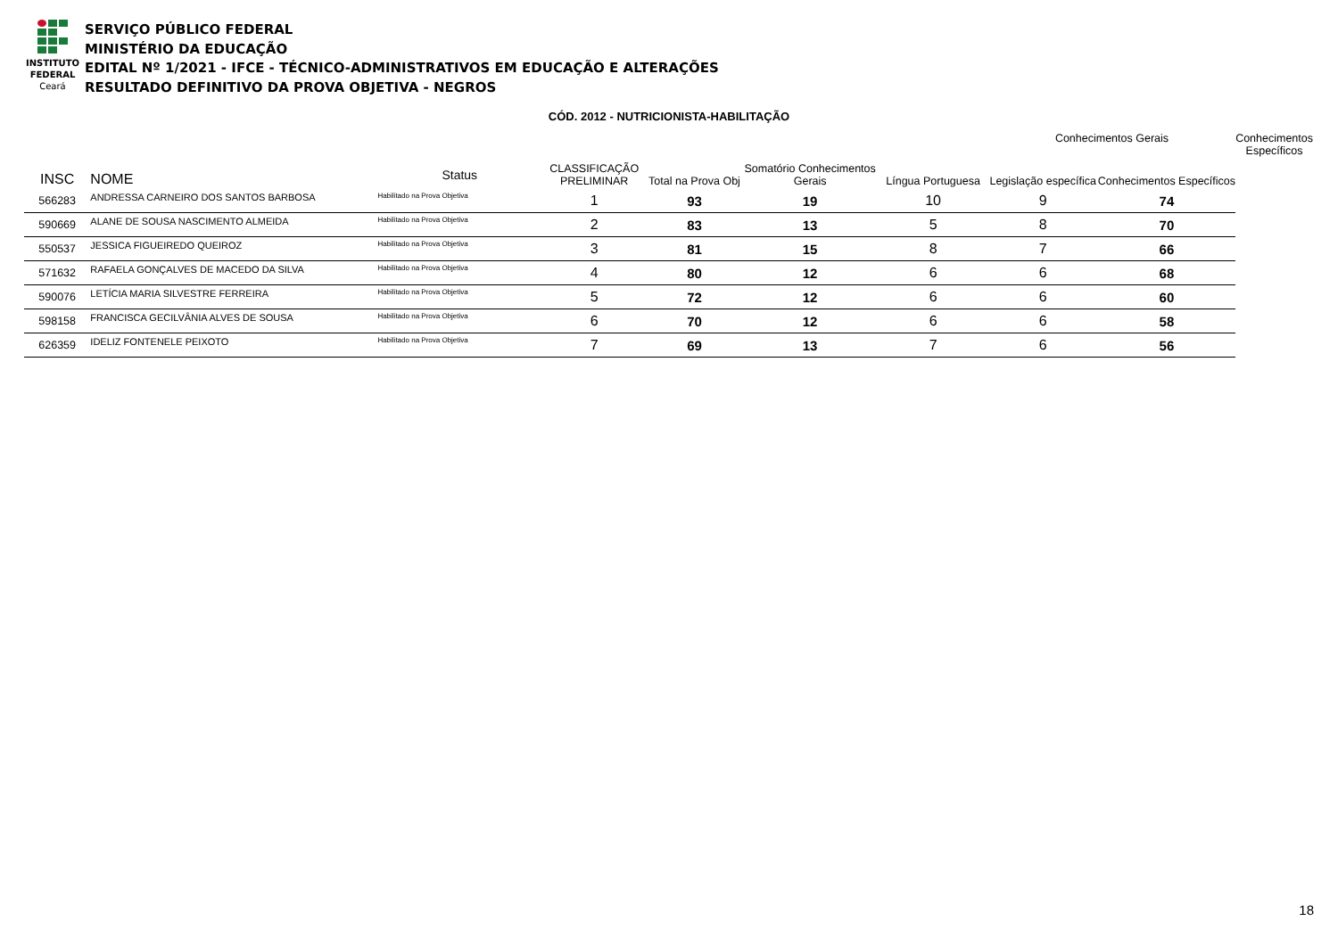INSTITUTO
FEDERAL
Ceará
SERVIÇO PÚBLICO FEDERAL
MINISTÉRIO DA EDUCAÇÃO
EDITAL Nº 1/2021 - IFCE - TÉCNICO-ADMINISTRATIVOS EM EDUCAÇÃO E ALTERAÇÕES
RESULTADO DEFINITIVO DA PROVA OBJETIVA - NEGROS
CÓD. 2012 - NUTRICIONISTA-HABILITAÇÃO
| | | | | | | | Conhecimentos Gerais | | Conhecimentos Específicos |
| --- | --- | --- | --- | --- | --- | --- | --- | --- | --- |
| INSC | NOME | Status | CLASSIFICAÇÃO PRELIMINAR | Total na Prova Obj | Somatório Conhecimentos Gerais | Língua Portuguesa | Legislação específica | Conhecimentos Específicos | |
| 566283 | ANDRESSA CARNEIRO DOS SANTOS BARBOSA | Habilitado na Prova Objetiva | 1 | 93 | 19 | 10 | 9 | 74 | |
| 590669 | ALANE DE SOUSA NASCIMENTO ALMEIDA | Habilitado na Prova Objetiva | 2 | 83 | 13 | 5 | 8 | 70 | |
| 550537 | JESSICA FIGUEIREDO QUEIROZ | Habilitado na Prova Objetiva | 3 | 81 | 15 | 8 | 7 | 66 | |
| 571632 | RAFAELA GONÇALVES DE MACEDO DA SILVA | Habilitado na Prova Objetiva | 4 | 80 | 12 | 6 | 6 | 68 | |
| 590076 | LETÍCIA MARIA SILVESTRE FERREIRA | Habilitado na Prova Objetiva | 5 | 72 | 12 | 6 | 6 | 60 | |
| 598158 | FRANCISCA GECILVÂNIA ALVES DE SOUSA | Habilitado na Prova Objetiva | 6 | 70 | 12 | 6 | 6 | 58 | |
| 626359 | IDELIZ FONTENELE PEIXOTO | Habilitado na Prova Objetiva | 7 | 69 | 13 | 7 | 6 | 56 | |
18